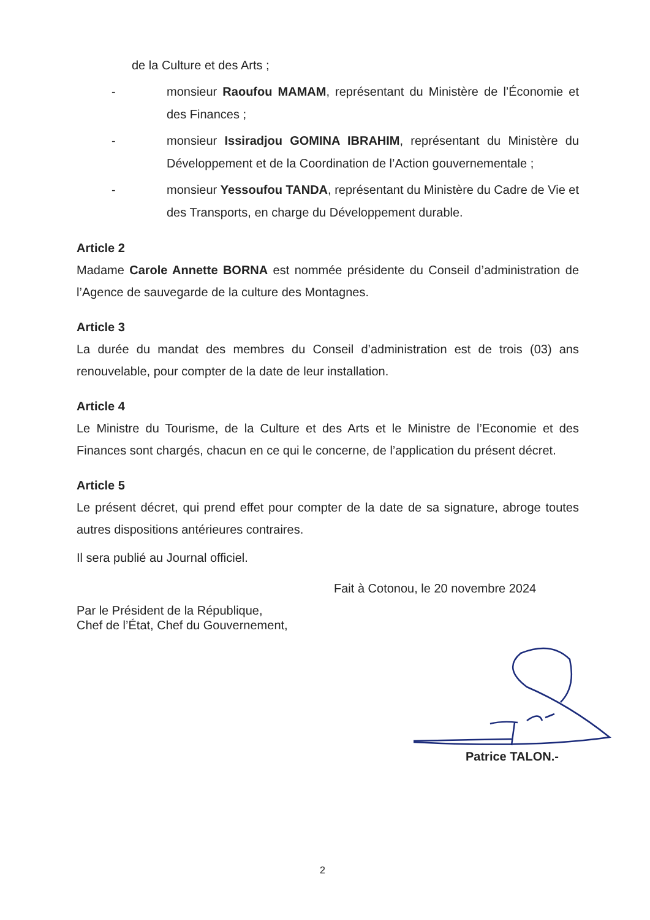de la Culture et des Arts ;
- monsieur Raoufou MAMAM, représentant du Ministère de l’Économie et des Finances ;
- monsieur Issiradjou GOMINA IBRAHIM, représentant du Ministère du Développement et de la Coordination de l’Action gouvernementale ;
- monsieur Yessoufou TANDA, représentant du Ministère du Cadre de Vie et des Transports, en charge du Développement durable.
Article 2
Madame Carole Annette BORNA est nommée présidente du Conseil d’administration de l’Agence de sauvegarde de la culture des Montagnes.
Article 3
La durée du mandat des membres du Conseil d’administration est de trois (03) ans renouvelable, pour compter de la date de leur installation.
Article 4
Le Ministre du Tourisme, de la Culture et des Arts et le Ministre de l’Economie et des Finances sont chargés, chacun en ce qui le concerne, de l’application du présent décret.
Article 5
Le présent décret, qui prend effet pour compter de la date de sa signature, abroge toutes autres dispositions antérieures contraires.
Il sera publié au Journal officiel.
Fait à Cotonou, le 20 novembre 2024
Par le Président de la République,
Chef de l’État, Chef du Gouvernement,
Patrice TALON.-
2